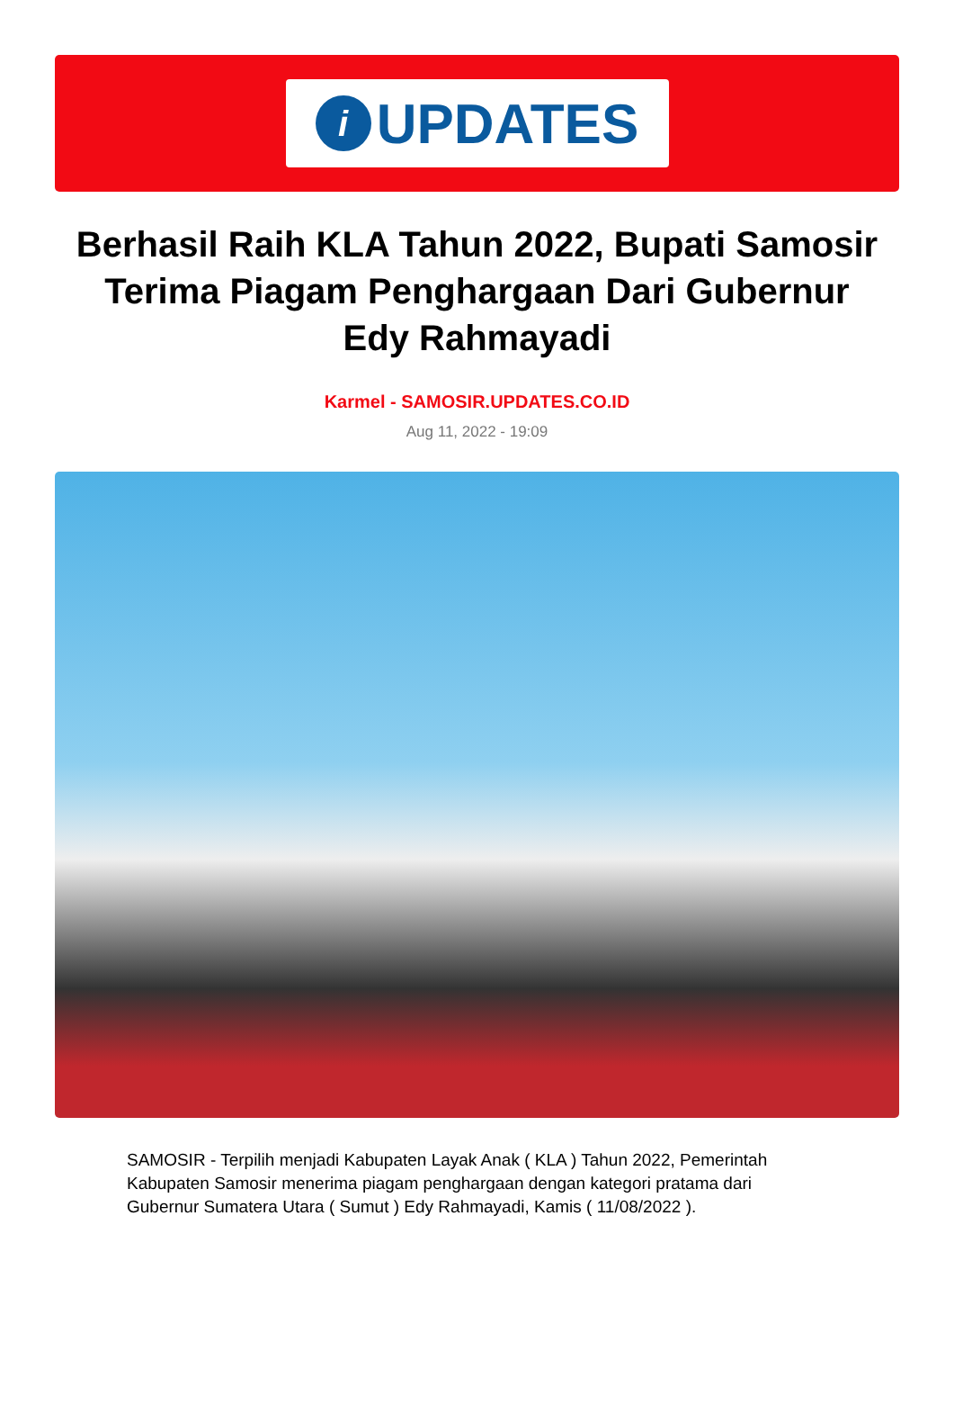i
UPDATES
Berhasil Raih KLA Tahun 2022, Bupati Samosir Terima Piagam Penghargaan Dari Gubernur Edy Rahmayadi
Karmel - SAMOSIR.UPDATES.CO.ID
Aug 11, 2022 - 19:09
SAMOSIR - Terpilih menjadi Kabupaten Layak Anak ( KLA ) Tahun 2022, Pemerintah Kabupaten Samosir menerima piagam penghargaan dengan kategori pratama dari Gubernur Sumatera Utara ( Sumut ) Edy Rahmayadi, Kamis ( 11/08/2022 ).